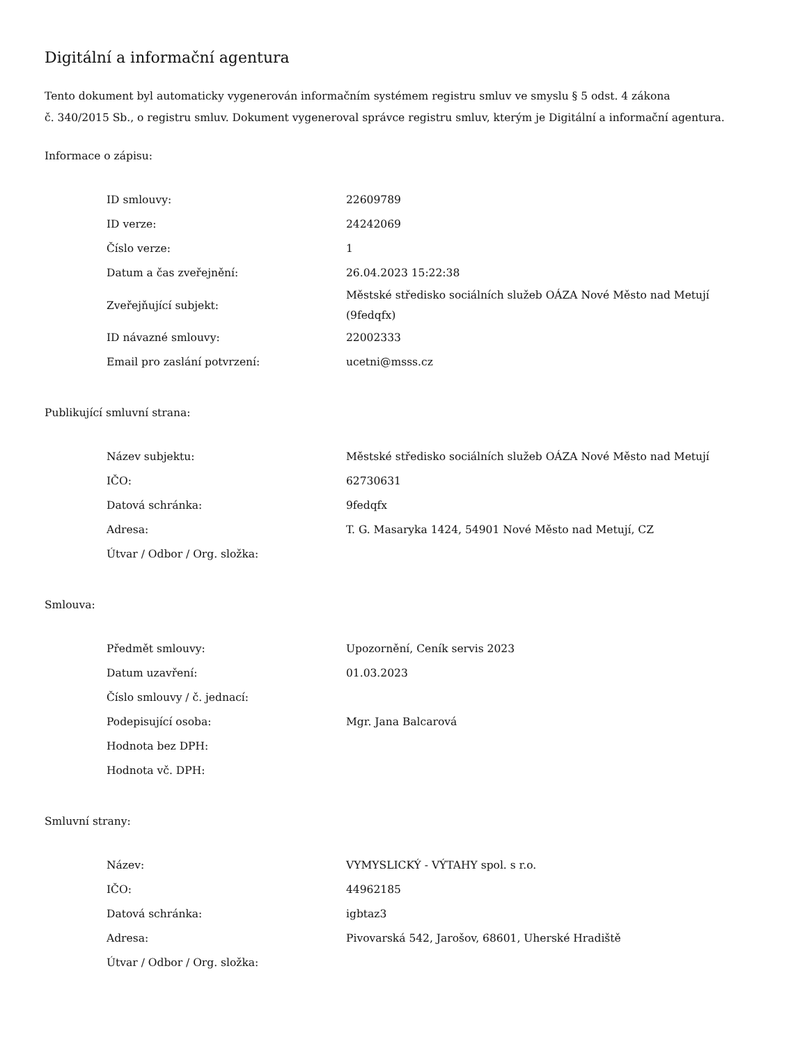Digitální a informační agentura
Tento dokument byl automaticky vygenerován informačním systémem registru smluv ve smyslu § 5 odst. 4 zákona
č. 340/2015 Sb., o registru smluv. Dokument vygeneroval správce registru smluv, kterým je Digitální a informační agentura.
Informace o zápisu:
| ID smlouvy: | 22609789 |
| ID verze: | 24242069 |
| Číslo verze: | 1 |
| Datum a čas zveřejnění: | 26.04.2023 15:22:38 |
| Zveřejňující subjekt: | Městské středisko sociálních služeb OÁZA Nové Město nad Metují (9fedqfx) |
| ID návazné smlouvy: | 22002333 |
| Email pro zaslání potvrzení: | ucetni@msss.cz |
Publikující smluvní strana:
| Název subjektu: | Městské středisko sociálních služeb OÁZA Nové Město nad Metují |
| IČO: | 62730631 |
| Datová schránka: | 9fedqfx |
| Adresa: | T. G. Masaryka 1424, 54901 Nové Město nad Metují, CZ |
| Útvar / Odbor / Org. složka: | |
Smlouva:
| Předmět smlouvy: | Upozornění, Ceník servis 2023 |
| Datum uzavření: | 01.03.2023 |
| Číslo smlouvy / č. jednací: | |
| Podepisující osoba: | Mgr. Jana Balcarová |
| Hodnota bez DPH: | |
| Hodnota vč. DPH: | |
Smluvní strany:
| Název: | VYMYSLICKÝ - VÝTAHY spol. s r.o. |
| IČO: | 44962185 |
| Datová schránka: | igbtaz3 |
| Adresa: | Pivovarská 542, Jarošov, 68601, Uherské Hradiště |
| Útvar / Odbor / Org. složka: | |